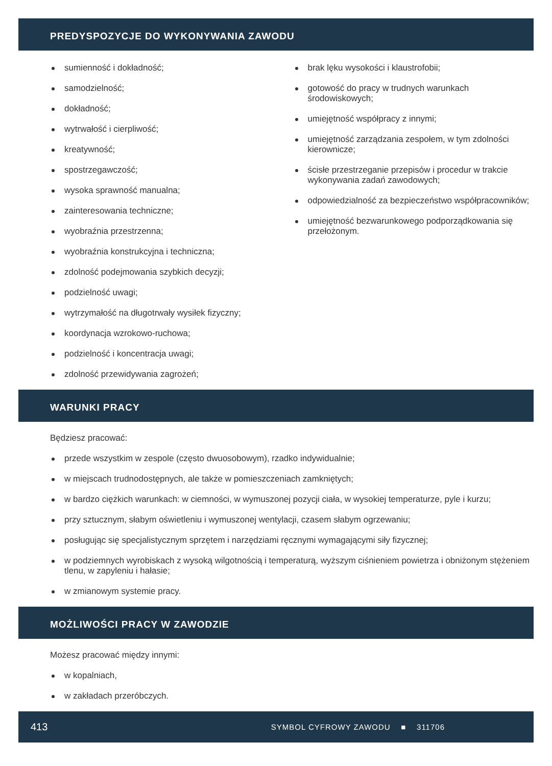PREDYSPOZYCJE DO WYKONYWANIA ZAWODU
sumienność i dokładność;
samodzielność;
dokładność;
wytrwałość i cierpliwość;
kreatywność;
spostrzegawczość;
wysoka sprawność manualna;
zainteresowania techniczne;
wyobraźnia przestrzenna;
wyobraźnia konstrukcyjna i techniczna;
zdolność podejmowania szybkich decyzji;
podzielność uwagi;
wytrzymałość na długotrwały wysiłek fizyczny;
koordynacja wzrokowo-ruchowa;
podzielność i koncentracja uwagi;
zdolność przewidywania zagrożeń;
brak lęku wysokości i klaustrofobii;
gotowość do pracy w trudnych warunkach środowiskowych;
umiejętność współpracy z innymi;
umiejętność zarządzania zespołem, w tym zdolności kierownicze;
ścisłe przestrzeganie przepisów i procedur w trakcie wykonywania zadań zawodowych;
odpowiedzialność za bezpieczeństwo współpracowników;
umiejętność bezwarunkowego podporządkowania się przełożonym.
WARUNKI PRACY
Będziesz pracować:
przede wszystkim w zespole (często dwuosobowym), rzadko indywidualnie;
w miejscach trudnodostępnych, ale także w pomieszczeniach zamkniętych;
w bardzo ciężkich warunkach: w ciemności, w wymuszonej pozycji ciała, w wysokiej temperaturze, pyle i kurzu;
przy sztucznym, słabym oświetleniu i wymuszonej wentylacji, czasem słabym ogrzewaniu;
posługując się specjalistycznym sprzętem i narzędziami ręcznymi wymagającymi siły fizycznej;
w podziemnych wyrobiskach z wysoką wilgotnością i temperaturą, wyższym ciśnieniem powietrza i obniżonym stężeniem tlenu, w zapyleniu i hałasie;
w zmianowym systemie pracy.
MOŻLIWOŚCI PRACY W ZAWODZIE
Możesz pracować między innymi:
w kopalniach,
w zakładach przeróbczych.
413 SYMBOL CYFROWY ZAWODU ■ 311706